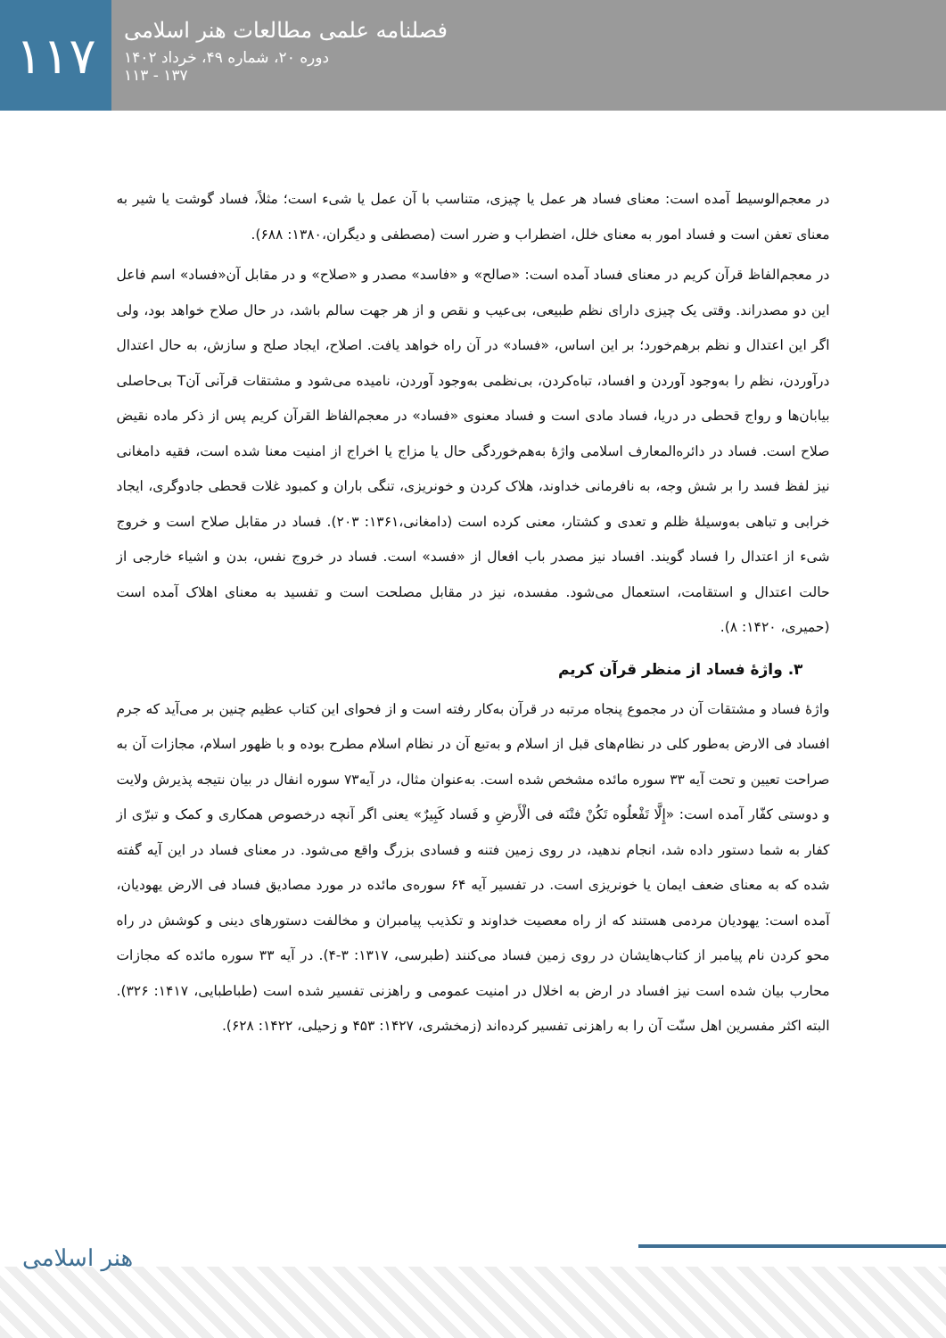۱۱۷
فصلنامه علمی مطالعات هنر اسلامی
دوره ۲۰، شماره ۴۹، خرداد ۱۴۰۲
۱۳۷ - ۱۱۳
در معجم‌الوسیط آمده است: معنای فساد هر عمل یا چیزی، متناسب با آن عمل یا شیء است؛ مثلاً، فساد گوشت یا شیر به معنای تعفن است و فساد امور به معنای خلل، اضطراب و ضرر است (مصطفی و دیگران،۱۳۸۰: ۶۸۸).
در معجم‌الفاظ قرآن کریم در معنای فساد آمده است: «صالح» و «فاسد» مصدر و «صلاح» و در مقابل آن«فساد» اسم فاعل این دو مصدراند. وقتی یک چیزی دارای نظم طبیعی، بی‌عیب و نقص و از هر جهت سالم باشد، در حال صلاح خواهد بود، ولی اگر این اعتدال و نظم برهم‌خورد؛ بر این اساس، «فساد» در آن راه خواهد یافت. اصلاح، ایجاد صلح و سازش، به حال اعتدال درآوردن، نظم را به‌وجود آوردن و افساد، تباه‌کردن، بی‌نظمی به‌وجود آوردن، نامیده می‌شود و مشتقات قرآنی آنT بی‌حاصلی بیابان‌ها و رواج قحطی در دریا، فساد مادی است و فساد معنوی «فساد» در معجم‌الفاظ القرآن کریم پس از ذکر ماده نقیض صلاح است. فساد در دائره‌المعارف اسلامی واژهٔ به‌هم‌خوردگی حال یا مزاج یا اخراج از امنیت معنا شده است، فقیه دامغانی نیز لفظ فسد را بر شش وجه، به نافرمانی خداوند، هلاک کردن و خونریزی، تنگی باران و کمبود غلات قحطی جادوگری، ایجاد خرابی و تباهی به‌وسیلهٔ ظلم و تعدی و کشتار، معنی کرده است (دامغانی،۱۳۶۱: ۲۰۳). فساد در مقابل صلاح است و خروج شیء از اعتدال را فساد گویند. افساد نیز مصدر باب افعال از «فسد» است. فساد در خروج نفس، بدن و اشیاء خارجی از حالت اعتدال و استقامت، استعمال می‌شود. مفسده، نیز در مقابل مصلحت است و تفسید به معنای اهلاک آمده است (حمیری، ۱۴۲۰: ۸).
۳. واژهٔ فساد از منظر قرآن کریم
واژهٔ فساد و مشتقات آن در مجموع پنجاه مرتبه در قرآن به‌کار رفته است و از فحوای این کتاب عظیم چنین بر می‌آید که جرم افساد فی الارض به‌طور کلی در نظام‌های قبل از اسلام و به‌تبع آن در نظام اسلام مطرح بوده و با ظهور اسلام، مجازات آن به صراحت تعیین و تحت آیه ۳۳ سوره مائده مشخص شده است. به‌عنوان مثال، در آیه۷۳ سوره انفال در بیان نتیجه پذیرش ولایت و دوستی کفّار آمده است: «إِلَّا تَفْعلُوه تَکُنْ فتْنَه فی الْأَرضِ و فَساد کَبِیرٌ» یعنی اگر آنچه درخصوص همکاری و کمک و تبرّی از کفار به شما دستور داده شد، انجام ندهید، در روی زمین فتنه و فسادی بزرگ واقع می‌شود. در معنای فساد در این آیه گفته شده که به معنای ضعف ایمان یا خونریزی است. در تفسیر آیه ۶۴ سوره‌ی مائده در مورد مصادیق فساد فی الارض یهودیان، آمده است: یهودیان مردمی هستند که از راه معصیت خداوند و تکذیب پیامبران و مخالفت دستورهای دینی و کوشش در راه محو کردن نام پیامبر از کتاب‌هایشان در روی زمین فساد می‌کنند (طبرسی، ۱۳۱۷: ۳-۴). در آیه ۳۳ سوره مائده که مجازات محارب بیان شده است نیز افساد در ارض به اخلال در امنیت عمومی و راهزنی تفسیر شده است (طباطبایی، ۱۴۱۷: ۳۲۶). البته اکثر مفسرین اهل سنّت آن را به راهزنی تفسیر کرده‌اند (زمخشری، ۱۴۲۷: ۴۵۳ و زحیلی، ۱۴۲۲: ۶۲۸).
هنر اسلامی